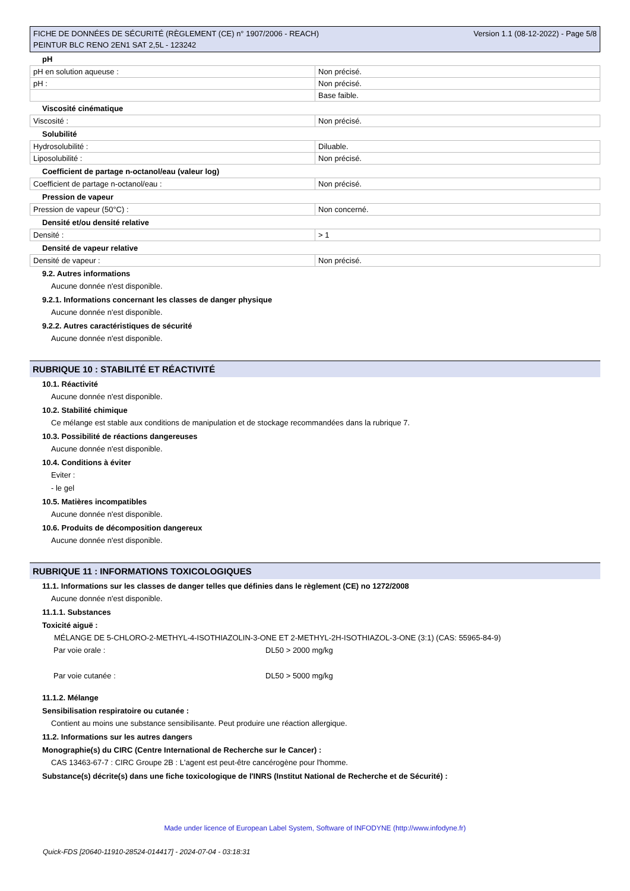FICHE DE DONNÉES DE SÉCURITÉ (RÈGLEMENT (CE) n° 1907/2006 - REACH)
PEINTUR BLC RENO 2EN1 SAT 2,5L - 123242
Version 1.1 (08-12-2022) - Page 5/8
pH
| pH en solution aqueuse : | Non précisé. |
| pH : | Non précisé. |
| | Base faible. |
Viscosité cinématique
| Viscosité : | Non précisé. |
Solubilité
| Hydrosolubilité : | Diluable. |
| Liposolubilité : | Non précisé. |
Coefficient de partage n-octanol/eau (valeur log)
| Coefficient de partage n-octanol/eau : | Non précisé. |
Pression de vapeur
| Pression de vapeur (50°C) : | Non concerné. |
Densité et/ou densité relative
| Densité : | > 1 |
Densité de vapeur relative
| Densité de vapeur : | Non précisé. |
9.2. Autres informations
Aucune donnée n'est disponible.
9.2.1. Informations concernant les classes de danger physique
Aucune donnée n'est disponible.
9.2.2. Autres caractéristiques de sécurité
Aucune donnée n'est disponible.
RUBRIQUE 10 : STABILITÉ ET RÉACTIVITÉ
10.1. Réactivité
Aucune donnée n'est disponible.
10.2. Stabilité chimique
Ce mélange est stable aux conditions de manipulation et de stockage recommandées dans la rubrique 7.
10.3. Possibilité de réactions dangereuses
Aucune donnée n'est disponible.
10.4. Conditions à éviter
Eviter :
- le gel
10.5. Matières incompatibles
Aucune donnée n'est disponible.
10.6. Produits de décomposition dangereux
Aucune donnée n'est disponible.
RUBRIQUE 11 : INFORMATIONS TOXICOLOGIQUES
11.1. Informations sur les classes de danger telles que définies dans le règlement (CE) no 1272/2008
Aucune donnée n'est disponible.
11.1.1. Substances
Toxicité aiguë :
MÉLANGE DE 5-CHLORO-2-METHYL-4-ISOTHIAZOLIN-3-ONE ET 2-METHYL-2H-ISOTHIAZOL-3-ONE (3:1) (CAS: 55965-84-9)
| Par voie orale : | DL50 > 2000 mg/kg |
| Par voie cutanée : | DL50 > 5000 mg/kg |
11.1.2. Mélange
Sensibilisation respiratoire ou cutanée :
Contient au moins une substance sensibilisante. Peut produire une réaction allergique.
11.2. Informations sur les autres dangers
Monographie(s) du CIRC (Centre International de Recherche sur le Cancer) :
CAS 13463-67-7 : CIRC Groupe 2B : L'agent est peut-être cancérogène pour l'homme.
Substance(s) décrite(s) dans une fiche toxicologique de l'INRS (Institut National de Recherche et de Sécurité) :
Made under licence of European Label System, Software of INFODYNE (http://www.infodyne.fr)
Quick-FDS [20640-11910-28524-014417] - 2024-07-04 - 03:18:31